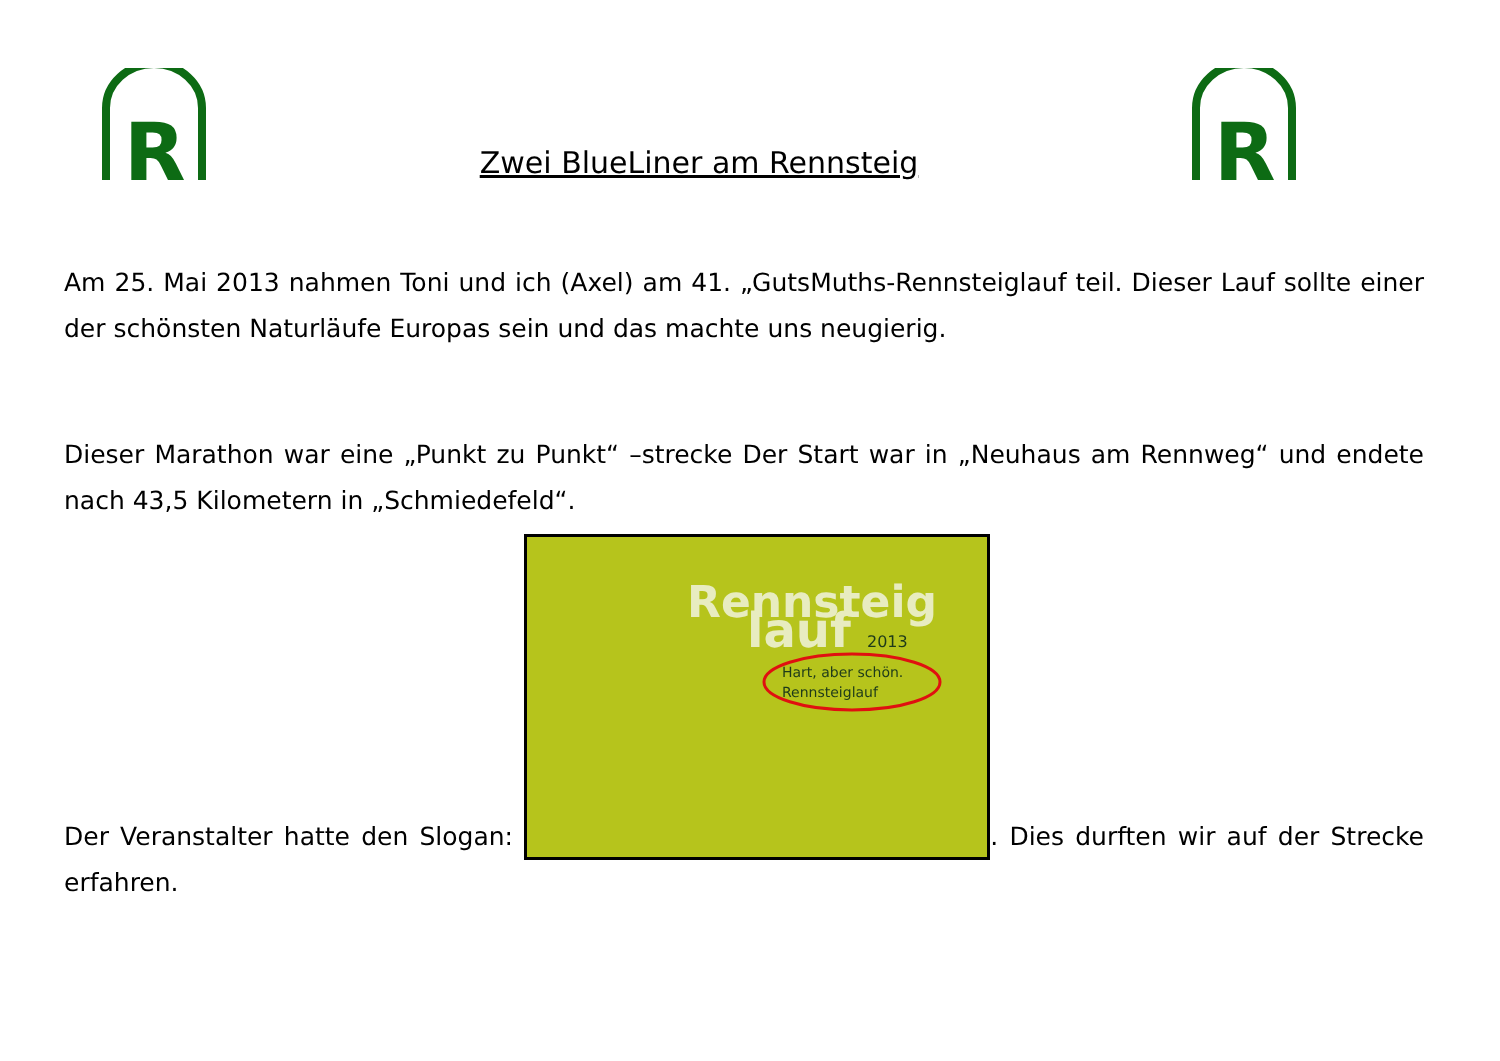R
Zwei BlueLiner am Rennsteig
R
Am 25. Mai 2013 nahmen Toni und ich (Axel) am 41. „GutsMuths-Rennsteiglauf teil. Dieser Lauf sollte einer der schönsten Naturläufe Europas sein und das machte uns neugierig.
Dieser Marathon war eine „Punkt zu Punkt“ –strecke Der Start war in „Neuhaus am Rennweg“ und endete nach 43,5 Kilometern in „Schmiedefeld“.
Der Veranstalter hatte den Slogan:
Rennsteig
lauf
2013
Hart, aber schön.
Rennsteiglauf
. Dies durften wir auf der Strecke erfahren.